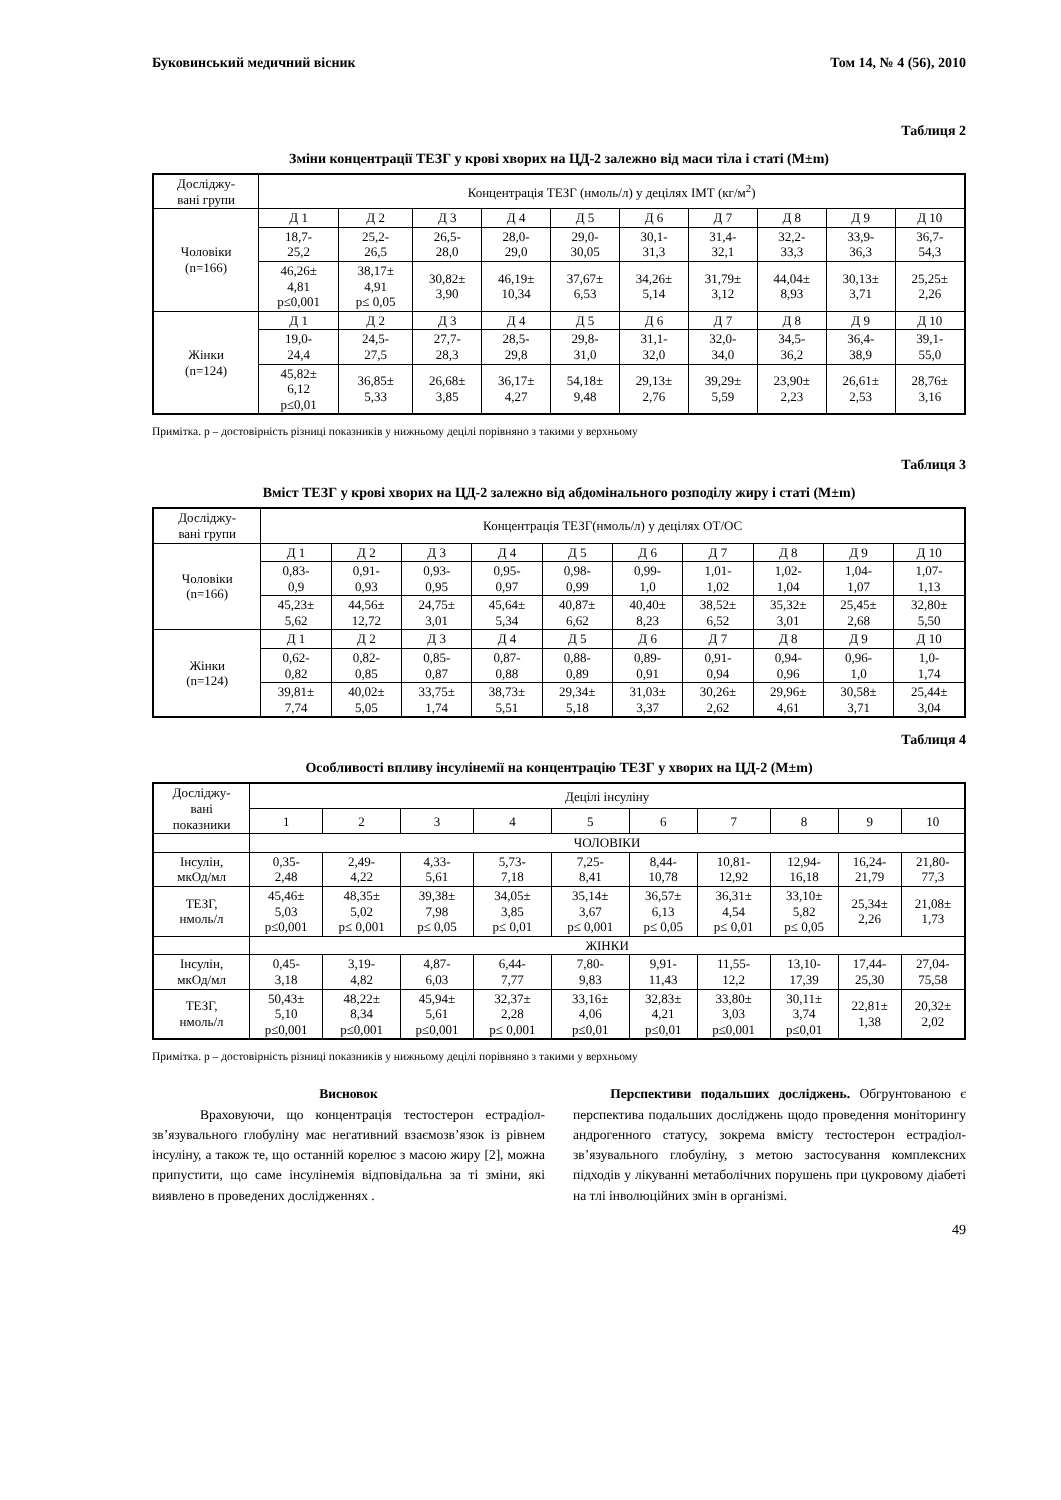Буковинський медичний вісник Том 14, № 4 (56), 2010
Таблиця 2
Зміни концентрації ТЕЗГ у крові хворих на ЦД-2 залежно від маси тіла і статі (M±m)
| Досліджу- вані групи | Концентрація ТЕЗГ (нмоль/л) у децілях ІМТ (кг/м<sup>2</sup>) | | | | | | | | | |
| --- | --- | --- | --- | --- | --- | --- | --- | --- | --- | --- |
| Чоловіки (n=166) | Д 1 | Д 2 | Д 3 | Д 4 | Д 5 | Д 6 | Д 7 | Д 8 | Д 9 | Д 10 |
| | 18,7- 25,2 | 25,2- 26,5 | 26,5- 28,0 | 28,0- 29,0 | 29,0- 30,05 | 30,1- 31,3 | 31,4- 32,1 | 32,2- 33,3 | 33,9- 36,3 | 36,7- 54,3 |
| | 46,26± 4,81 p≤0,001 | 38,17± 4,91 p≤ 0,05 | 30,82± 3,90 | 46,19± 10,34 | 37,67± 6,53 | 34,26± 5,14 | 31,79± 3,12 | 44,04± 8,93 | 30,13± 3,71 | 25,25± 2,26 |
| Жінки (n=124) | Д 1 | Д 2 | Д 3 | Д 4 | Д 5 | Д 6 | Д 7 | Д 8 | Д 9 | Д 10 |
| | 19,0- 24,4 | 24,5- 27,5 | 27,7- 28,3 | 28,5- 29,8 | 29,8- 31,0 | 31,1- 32,0 | 32,0- 34,0 | 34,5- 36,2 | 36,4- 38,9 | 39,1- 55,0 |
| | 45,82± 6,12 p≤0,01 | 36,85± 5,33 | 26,68± 3,85 | 36,17± 4,27 | 54,18± 9,48 | 29,13± 2,76 | 39,29± 5,59 | 23,90± 2,23 | 26,61± 2,53 | 28,76± 3,16 |
Примітка. р – достовірність різниці показників у нижньому децілі порівняно з такими у верхньому
Таблиця 3
Вміст ТЕЗГ у крові хворих на ЦД-2 залежно від абдомінального розподілу жиру і статі (M±m)
| Досліджу- вані групи | Концентрація ТЕЗГ(нмоль/л) у децілях ОТ/ОС | | | | | | | | | |
| --- | --- | --- | --- | --- | --- | --- | --- | --- | --- | --- |
| Чоловіки (n=166) | Д 1 | Д 2 | Д 3 | Д 4 | Д 5 | Д 6 | Д 7 | Д 8 | Д 9 | Д 10 |
| | 0,83- 0,9 | 0,91- 0,93 | 0,93- 0,95 | 0,95- 0,97 | 0,98- 0,99 | 0,99- 1,0 | 1,01- 1,02 | 1,02- 1,04 | 1,04- 1,07 | 1,07- 1,13 |
| | 45,23± 5,62 | 44,56± 12,72 | 24,75± 3,01 | 45,64± 5,34 | 40,87± 6,62 | 40,40± 8,23 | 38,52± 6,52 | 35,32± 3,01 | 25,45± 2,68 | 32,80± 5,50 |
| Жінки (n=124) | Д 1 | Д 2 | Д 3 | Д 4 | Д 5 | Д 6 | Д 7 | Д 8 | Д 9 | Д 10 |
| | 0,62- 0,82 | 0,82- 0,85 | 0,85- 0,87 | 0,87- 0,88 | 0,88- 0,89 | 0,89- 0,91 | 0,91- 0,94 | 0,94- 0,96 | 0,96- 1,0 | 1,0- 1,74 |
| | 39,81± 7,74 | 40,02± 5,05 | 33,75± 1,74 | 38,73± 5,51 | 29,34± 5,18 | 31,03± 3,37 | 30,26± 2,62 | 29,96± 4,61 | 30,58± 3,71 | 25,44± 3,04 |
Таблиця 4
Особливості впливу інсулінемії на концентрацію ТЕЗГ у хворих на ЦД-2 (M±m)
| Досліджу- вані показники | Децілі інсуліну | | | | | | | | | |
| --- | --- | --- | --- | --- | --- | --- | --- | --- | --- | --- |
| | 1 | 2 | 3 | 4 | 5 | 6 | 7 | 8 | 9 | 10 |
| | ЧОЛОВІКИ | | | | | | | | | |
| Інсулін, мкОд/мл | 0,35- 2,48 | 2,49- 4,22 | 4,33- 5,61 | 5,73- 7,18 | 7,25- 8,41 | 8,44- 10,78 | 10,81- 12,92 | 12,94- 16,18 | 16,24- 21,79 | 21,80- 77,3 |
| ТЕЗГ, нмоль/л | 45,46± 5,03 p≤0,001 | 48,35± 5,02 p≤ 0,001 | 39,38± 7,98 p≤ 0,05 | 34,05± 3,85 p≤ 0,01 | 35,14± 3,67 p≤ 0,001 | 36,57± 6,13 p≤ 0,05 | 36,31± 4,54 p≤ 0,01 | 33,10± 5,82 p≤ 0,05 | 25,34± 2,26 | 21,08± 1,73 |
| | ЖІНКИ | | | | | | | | | |
| Інсулін, мкОд/мл | 0,45- 3,18 | 3,19- 4,82 | 4,87- 6,03 | 6,44- 7,77 | 7,80- 9,83 | 9,91- 11,43 | 11,55- 12,2 | 13,10- 17,39 | 17,44- 25,30 | 27,04- 75,58 |
| ТЕЗГ, нмоль/л | 50,43± 5,10 p≤0,001 | 48,22± 8,34 p≤0,001 | 45,94± 5,61 p≤0,001 | 32,37± 2,28 p≤ 0,001 | 33,16± 4,06 p≤0,01 | 32,83± 4,21 p≤0,01 | 33,80± 3,03 p≤0,001 | 30,11± 3,74 p≤0,01 | 22,81± 1,38 | 20,32± 2,02 |
Примітка. р – достовірність різниці показників у нижньому децілі порівняно з такими у верхньому
Висновок
Враховуючи, що концентрація тестостерон естрадіол-зв’язувального глобуліну має негативний взаємозв’язок із рівнем інсуліну, а також те, що останній корелює з масою жиру [2], можна припустити, що саме інсулінемія відповідальна за ті зміни, які виявлено в проведених дослідженнях .
Перспективи подальших досліджень. Обгрунтованою є перспектива подальших досліджень щодо проведення моніторингу андрогенного статусу, зокрема вмісту тестостерон естрадіол-зв’язувального глобуліну, з метою застосування комплексних підходів у лікуванні метаболічних порушень при цукровому діабеті на тлі інволюційних змін в організмі.
49